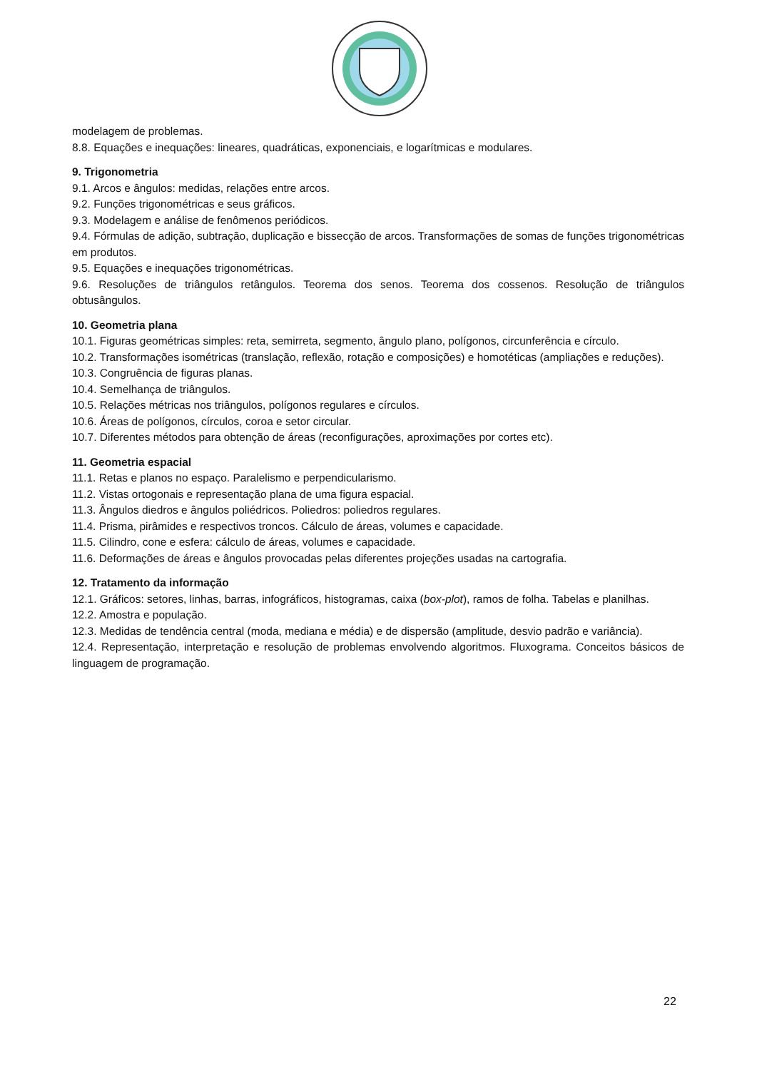modelagem de problemas.
8.8. Equações e inequações: lineares, quadráticas, exponenciais, e logarítmicas e modulares.
9. Trigonometria
9.1. Arcos e ângulos: medidas, relações entre arcos.
9.2. Funções trigonométricas e seus gráficos.
9.3. Modelagem e análise de fenômenos periódicos.
9.4. Fórmulas de adição, subtração, duplicação e bissecção de arcos. Transformações de somas de funções trigonométricas em produtos.
9.5. Equações e inequações trigonométricas.
9.6. Resoluções de triângulos retângulos. Teorema dos senos. Teorema dos cossenos. Resolução de triângulos obtusângulos.
10. Geometria plana
10.1. Figuras geométricas simples: reta, semirreta, segmento, ângulo plano, polígonos, circunferência e círculo.
10.2. Transformações isométricas (translação, reflexão, rotação e composições) e homotéticas (ampliações e reduções).
10.3. Congruência de figuras planas.
10.4. Semelhança de triângulos.
10.5. Relações métricas nos triângulos, polígonos regulares e círculos.
10.6. Áreas de polígonos, círculos, coroa e setor circular.
10.7. Diferentes métodos para obtenção de áreas (reconfigurações, aproximações por cortes etc).
11. Geometria espacial
11.1. Retas e planos no espaço. Paralelismo e perpendicularismo.
11.2. Vistas ortogonais e representação plana de uma figura espacial.
11.3. Ângulos diedros e ângulos poliédricos. Poliedros: poliedros regulares.
11.4. Prisma, pirâmides e respectivos troncos. Cálculo de áreas, volumes e capacidade.
11.5. Cilindro, cone e esfera: cálculo de áreas, volumes e capacidade.
11.6. Deformações de áreas e ângulos provocadas pelas diferentes projeções usadas na cartografia.
12. Tratamento da informação
12.1. Gráficos: setores, linhas, barras, infográficos, histogramas, caixa (box-plot), ramos de folha. Tabelas e planilhas.
12.2. Amostra e população.
12.3. Medidas de tendência central (moda, mediana e média) e de dispersão (amplitude, desvio padrão e variância).
12.4. Representação, interpretação e resolução de problemas envolvendo algoritmos. Fluxograma. Conceitos básicos de linguagem de programação.
22